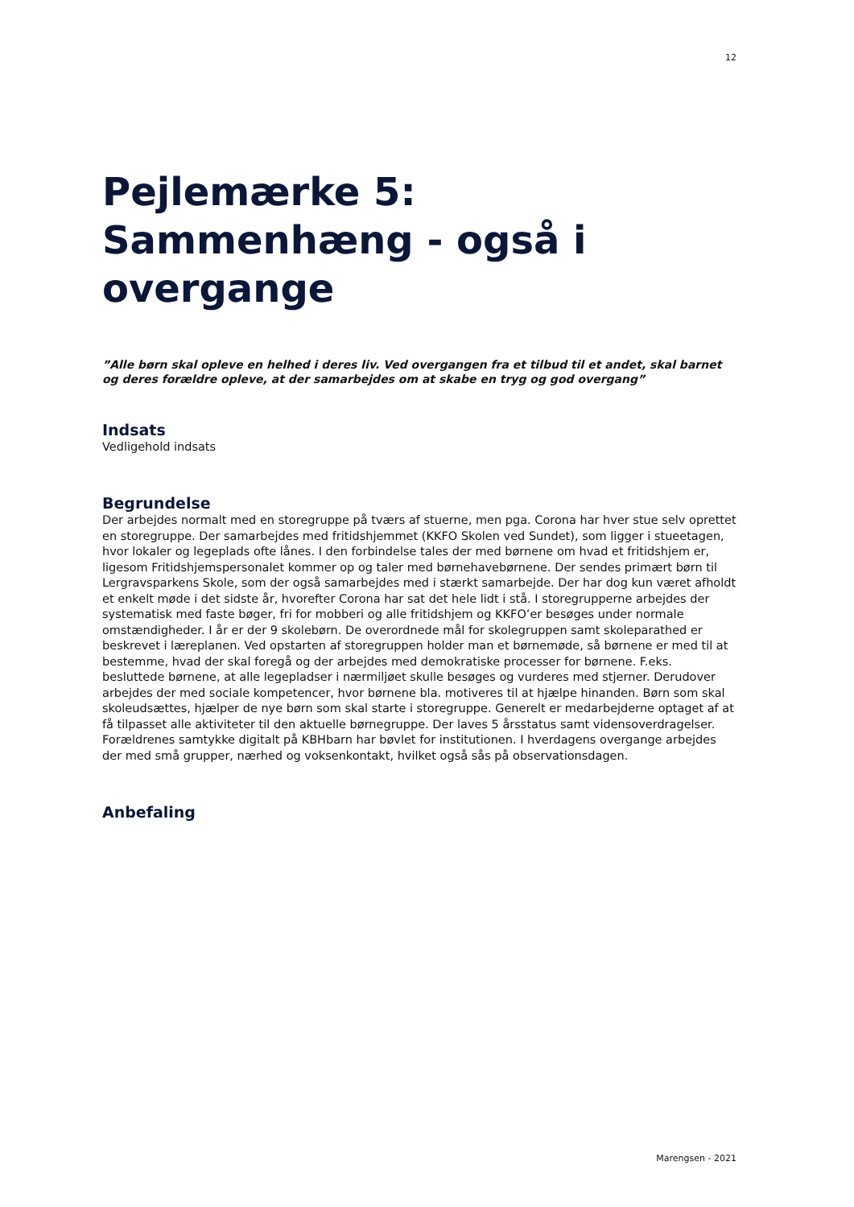12
Pejlemærke 5:
Sammenhæng - også i
overgange
”Alle børn skal opleve en helhed i deres liv. Ved overgangen fra et tilbud til et andet, skal barnet og deres forældre opleve, at der samarbejdes om at skabe en tryg og god overgang”
Indsats
Vedligehold indsats
Begrundelse
Der arbejdes normalt med en storegruppe på tværs af stuerne, men pga. Corona har hver stue selv oprettet en storegruppe. Der samarbejdes med fritidshjemmet (KKFO Skolen ved Sundet), som ligger i stueetagen, hvor lokaler og legeplads ofte lånes. I den forbindelse tales der med børnene om hvad et fritidshjem er, ligesom Fritidshjemspersonalet kommer op og taler med børnehavebørnene. Der sendes primært børn til Lergravsparkens Skole, som der også samarbejdes med i stærkt samarbejde. Der har dog kun været afholdt et enkelt møde i det sidste år, hvorefter Corona har sat det hele lidt i stå. I storegrupperne arbejdes der systematisk med faste bøger, fri for mobberi og alle fritidshjem og KKFO’er besøges under normale omstændigheder. I år er der 9 skolebørn. De overordnede mål for skolegruppen samt skoleparathed er beskrevet i læreplanen. Ved opstarten af storegruppen holder man et børnemøde, så børnene er med til at bestemme, hvad der skal foregå og der arbejdes med demokratiske processer for børnene. F.eks. besluttede børnene, at alle legepladser i nærmiljøet skulle besøges og vurderes med stjerner. Derudover arbejdes der med sociale kompetencer, hvor børnene bla. motiveres til at hjælpe hinanden. Børn som skal skoleudsættes, hjælper de nye børn som skal starte i storegruppe. Generelt er medarbejderne optaget af at få tilpasset alle aktiviteter til den aktuelle børnegruppe. Der laves 5 årsstatus samt vidensoverdragelser. Forældrenes samtykke digitalt på KBHbarn har bøvlet for institutionen. I hverdagens overgange arbejdes der med små grupper, nærhed og voksenkontakt, hvilket også sås på observationsdagen.
Anbefaling
Marengsen - 2021